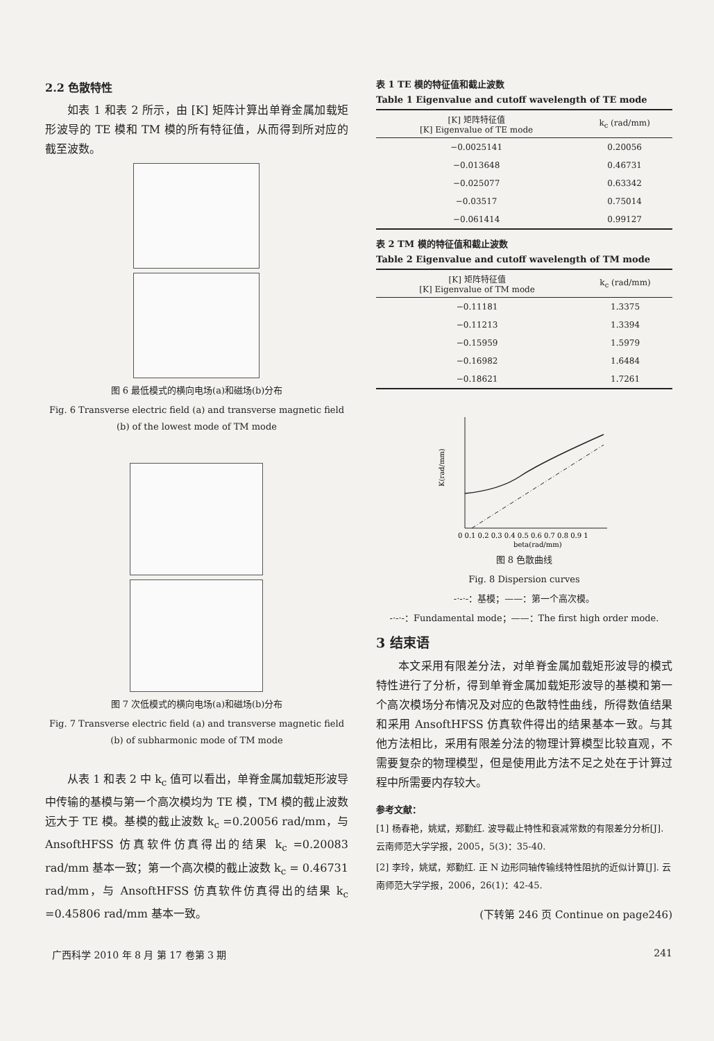2.2 色散特性
如表 1 和表 2 所示，由 [K] 矩阵计算出单脊金属加载矩形波导的 TE 模和 TM 模的所有特征值，从而得到所对应的截至波数。
图 6 最低模式的横向电场(a)和磁场(b)分布
Fig. 6 Transverse electric field (a) and transverse magnetic field (b) of the lowest mode of TM mode
图 7 次低模式的横向电场(a)和磁场(b)分布
Fig. 7 Transverse electric field (a) and transverse magnetic field (b) of subharmonic mode of TM mode
从表 1 和表 2 中 k<sub>c</sub> 值可以看出，单脊金属加载矩形波导中传输的基模与第一个高次模均为 TE 模，TM 模的截止波数远大于 TE 模。基模的截止波数 k<sub>c</sub> =0.20056 rad/mm，与 AnsoftHFSS 仿真软件仿真得出的结果 k<sub>c</sub> =0.20083 rad/mm 基本一致；第一个高次模的截止波数 k<sub>c</sub> = 0.46731 rad/mm，与 AnsoftHFSS 仿真软件仿真得出的结果 k<sub>c</sub> =0.45806 rad/mm 基本一致。
表 1 TE 模的特征值和截止波数
Table 1 Eigenvalue and cutoff wavelength of TE mode
| [K] 矩阵特征值 [K] Eigenvalue of TE mode | k<sub>c</sub> (rad/mm) |
| --- | --- |
| −0.0025141 | 0.20056 |
| −0.013648 | 0.46731 |
| −0.025077 | 0.63342 |
| −0.03517 | 0.75014 |
| −0.061414 | 0.99127 |
表 2 TM 模的特征值和截止波数
Table 2 Eigenvalue and cutoff wavelength of TM mode
| [K] 矩阵特征值 [K] Eigenvalue of TM mode | k<sub>c</sub> (rad/mm) |
| --- | --- |
| −0.11181 | 1.3375 |
| −0.11213 | 1.3394 |
| −0.15959 | 1.5979 |
| −0.16982 | 1.6484 |
| −0.18621 | 1.7261 |
K(rad/mm)
0 0.1 0.2 0.3 0.4 0.5 0.6 0.7 0.8 0.9 1
beta(rad/mm)
图 8 色散曲线
Fig. 8 Dispersion curves
-·-·-：基模；——：第一个高次模。
-·-·-：Fundamental mode；——：The first high order mode.
3 结束语
本文采用有限差分法，对单脊金属加载矩形波导的模式特性进行了分析，得到单脊金属加载矩形波导的基模和第一个高次模场分布情况及对应的色散特性曲线，所得数值结果和采用 AnsoftHFSS 仿真软件得出的结果基本一致。与其他方法相比，采用有限差分法的物理计算模型比较直观，不需要复杂的物理模型，但是使用此方法不足之处在于计算过程中所需要内存较大。
参考文献：
[1] 杨春艳，姚斌，郑勤红. 波导截止特性和衰减常数的有限差分分析[J]. 云南师范大学学报，2005，5(3)：35-40.
[2] 李玲，姚斌，郑勤红. 正 N 边形同轴传输线特性阻抗的近似计算[J]. 云南师范大学学报，2006，26(1)：42-45.
(下转第 246 页 Continue on page246)
广西科学 2010 年 8 月 第 17 卷第 3 期 241